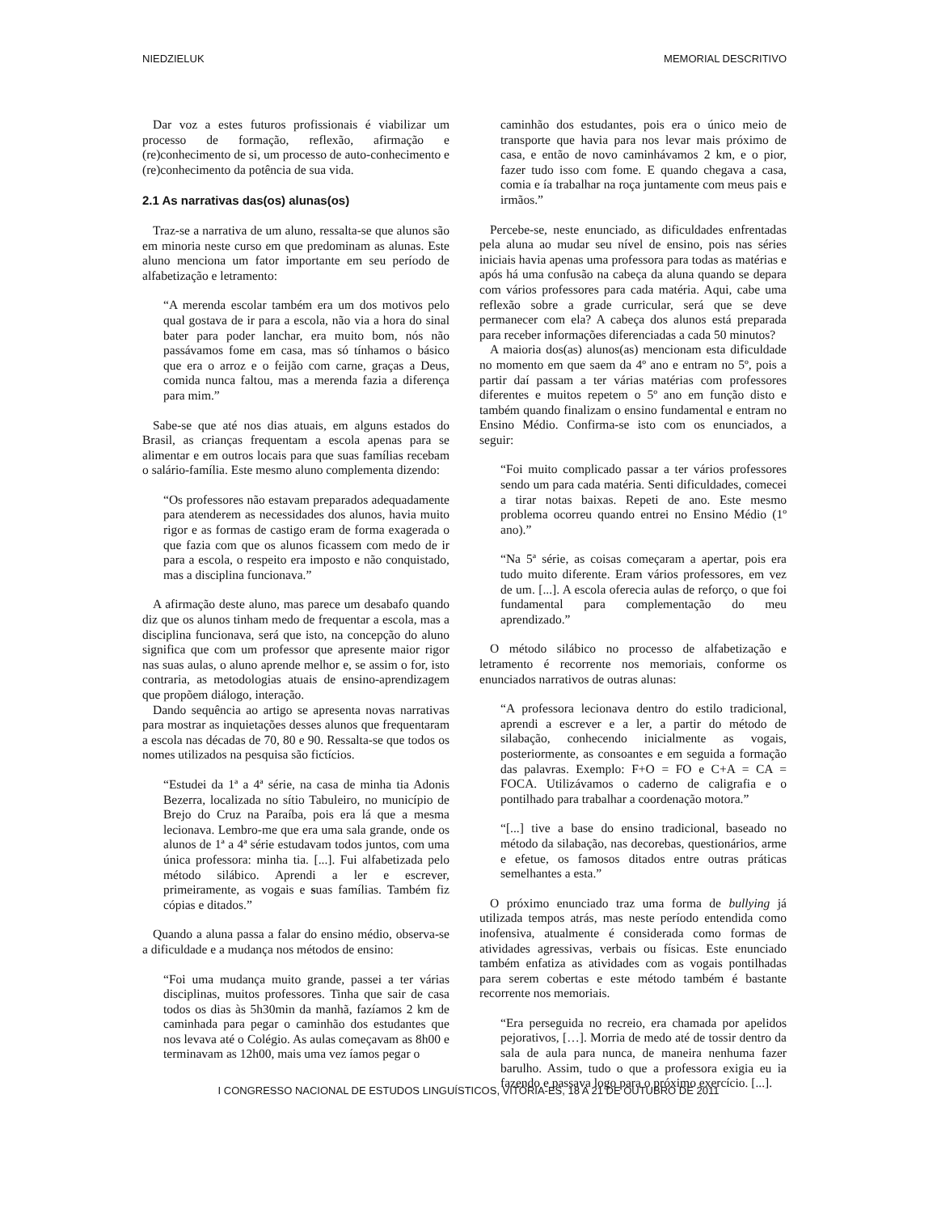NIEDZIELUK MEMORIAL DESCRITIVO
Dar voz a estes futuros profissionais é viabilizar um processo de formação, reflexão, afirmação e (re)conhecimento de si, um processo de auto-conhecimento e (re)conhecimento da potência de sua vida.
2.1 As narrativas das(os) alunas(os)
Traz-se a narrativa de um aluno, ressalta-se que alunos são em minoria neste curso em que predominam as alunas. Este aluno menciona um fator importante em seu período de alfabetização e letramento:
“A merenda escolar também era um dos motivos pelo qual gostava de ir para a escola, não via a hora do sinal bater para poder lanchar, era muito bom, nós não passávamos fome em casa, mas só tínhamos o básico que era o arroz e o feijão com carne, graças a Deus, comida nunca faltou, mas a merenda fazia a diferença para mim.”
Sabe-se que até nos dias atuais, em alguns estados do Brasil, as crianças frequentam a escola apenas para se alimentar e em outros locais para que suas famílias recebam o salário-família. Este mesmo aluno complementa dizendo:
“Os professores não estavam preparados adequadamente para atenderem as necessidades dos alunos, havia muito rigor e as formas de castigo eram de forma exagerada o que fazia com que os alunos ficassem com medo de ir para a escola, o respeito era imposto e não conquistado, mas a disciplina funcionava.”
A afirmação deste aluno, mas parece um desabafo quando diz que os alunos tinham medo de frequentar a escola, mas a disciplina funcionava, será que isto, na concepção do aluno significa que com um professor que apresente maior rigor nas suas aulas, o aluno aprende melhor e, se assim o for, isto contraria, as metodologias atuais de ensino-aprendizagem que propõem diálogo, interação.
Dando sequência ao artigo se apresenta novas narrativas para mostrar as inquietações desses alunos que frequentaram a escola nas décadas de 70, 80 e 90. Ressalta-se que todos os nomes utilizados na pesquisa são fictícios.
“Estudei da 1ª a 4ª série, na casa de minha tia Adonis Bezerra, localizada no sítio Tabuleiro, no município de Brejo do Cruz na Paraíba, pois era lá que a mesma lecionava. Lembro-me que era uma sala grande, onde os alunos de 1ª a 4ª série estudavam todos juntos, com uma única professora: minha tia. [...]. Fui alfabetizada pelo método silábico. Aprendi a ler e escrever, primeiramente, as vogais e suas famílias. Também fiz cópias e ditados.”
Quando a aluna passa a falar do ensino médio, observa-se a dificuldade e a mudança nos métodos de ensino:
“Foi uma mudança muito grande, passei a ter várias disciplinas, muitos professores. Tinha que sair de casa todos os dias às 5h30min da manhã, fazíamos 2 km de caminhada para pegar o caminhão dos estudantes que nos levava até o Colégio. As aulas começavam as 8h00 e terminavam as 12h00, mais uma vez íamos pegar o
caminhão dos estudantes, pois era o único meio de transporte que havia para nos levar mais próximo de casa, e então de novo caminhávamos 2 km, e o pior, fazer tudo isso com fome. E quando chegava a casa, comia e ía trabalhar na roça juntamente com meus pais e irmãos.”
Percebe-se, neste enunciado, as dificuldades enfrentadas pela aluna ao mudar seu nível de ensino, pois nas séries iniciais havia apenas uma professora para todas as matérias e após há uma confusão na cabeça da aluna quando se depara com vários professores para cada matéria. Aqui, cabe uma reflexão sobre a grade curricular, será que se deve permanecer com ela? A cabeça dos alunos está preparada para receber informações diferenciadas a cada 50 minutos?
A maioria dos(as) alunos(as) mencionam esta dificuldade no momento em que saem da 4º ano e entram no 5º, pois a partir daí passam a ter várias matérias com professores diferentes e muitos repetem o 5º ano em função disto e também quando finalizam o ensino fundamental e entram no Ensino Médio. Confirma-se isto com os enunciados, a seguir:
“Foi muito complicado passar a ter vários professores sendo um para cada matéria. Senti dificuldades, comecei a tirar notas baixas. Repeti de ano. Este mesmo problema ocorreu quando entrei no Ensino Médio (1º ano).”
“Na 5ª série, as coisas começaram a apertar, pois era tudo muito diferente. Eram vários professores, em vez de um. [...]. A escola oferecia aulas de reforço, o que foi fundamental para complementação do meu aprendizado.”
O método silábico no processo de alfabetização e letramento é recorrente nos memoriais, conforme os enunciados narrativos de outras alunas:
“A professora lecionava dentro do estilo tradicional, aprendi a escrever e a ler, a partir do método de silabação, conhecendo inicialmente as vogais, posteriormente, as consoantes e em seguida a formação das palavras. Exemplo: F+O = FO e C+A = CA = FOCA. Utilizávamos o caderno de caligrafia e o pontilhado para trabalhar a coordenação motora.”
“[...] tive a base do ensino tradicional, baseado no método da silabação, nas decorebas, questionários, arme e efetue, os famosos ditados entre outras práticas semelhantes a esta.”
O próximo enunciado traz uma forma de bullying já utilizada tempos atrás, mas neste período entendida como inofensiva, atualmente é considerada como formas de atividades agressivas, verbais ou físicas. Este enunciado também enfatiza as atividades com as vogais pontilhadas para serem cobertas e este método também é bastante recorrente nos memoriais.
“Era perseguida no recreio, era chamada por apelidos pejorativos, […]. Morria de medo até de tossir dentro da sala de aula para nunca, de maneira nenhuma fazer barulho. Assim, tudo o que a professora exigia eu ia fazendo e passava logo para o próximo exercício. [...].
I CONGRESSO NACIONAL DE ESTUDOS LINGUÍSTICOS, VITÓRIA-ES, 18 A 21 DE OUTUBRO DE 2011